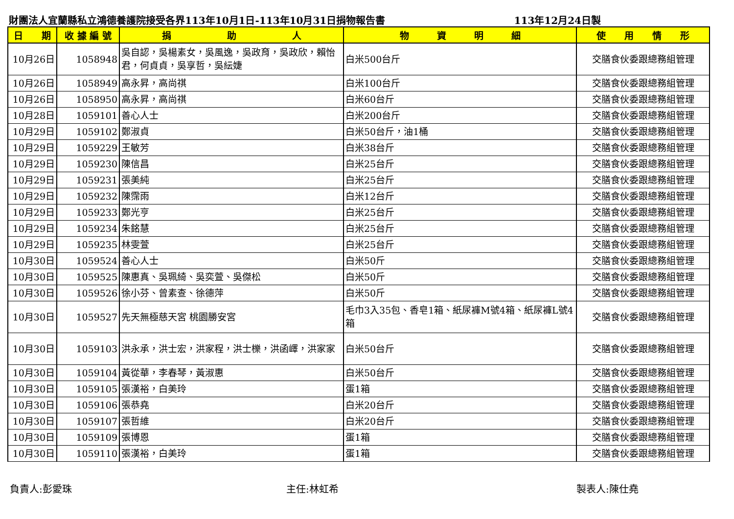財團法人宜蘭縣私立鴻德養護院接受各界113年10月1日-113年10月31日捐物報告書 113年12月24日製
| 日 期 | 收 據 編 號 | 捐 助 人 | 物 資 明 細 | 使 用 情 形 |
| --- | --- | --- | --- | --- |
| 10月26日 | 1058948 | 吳自認，吳楊素女，吳風逸，吳政育，吳政欣，賴怡君，何貞貞，吳享哲，吳紜婕 | 白米500台斤 | 交膳食伙委跟總務組管理 |
| 10月26日 | 1058949 | 高永昇，高尚祺 | 白米100台斤 | 交膳食伙委跟總務組管理 |
| 10月26日 | 1058950 | 高永昇，高尚祺 | 白米60台斤 | 交膳食伙委跟總務組管理 |
| 10月28日 | 1059101 | 善心人士 | 白米200台斤 | 交膳食伙委跟總務組管理 |
| 10月29日 | 1059102 | 鄭淑貞 | 白米50台斤，油1桶 | 交膳食伙委跟總務組管理 |
| 10月29日 | 1059229 | 王敏芳 | 白米38台斤 | 交膳食伙委跟總務組管理 |
| 10月29日 | 1059230 | 陳信昌 | 白米25台斤 | 交膳食伙委跟總務組管理 |
| 10月29日 | 1059231 | 張美純 | 白米25台斤 | 交膳食伙委跟總務組管理 |
| 10月29日 | 1059232 | 陳霈雨 | 白米12台斤 | 交膳食伙委跟總務組管理 |
| 10月29日 | 1059233 | 鄭光亨 | 白米25台斤 | 交膳食伙委跟總務組管理 |
| 10月29日 | 1059234 | 朱銘慧 | 白米25台斤 | 交膳食伙委跟總務組管理 |
| 10月29日 | 1059235 | 林雯萱 | 白米25台斤 | 交膳食伙委跟總務組管理 |
| 10月30日 | 1059524 | 善心人士 | 白米50斤 | 交膳食伙委跟總務組管理 |
| 10月30日 | 1059525 | 陳惠真、吳珮綺、吳奕萱、吳傑松 | 白米50斤 | 交膳食伙委跟總務組管理 |
| 10月30日 | 1059526 | 徐小芬、曾素查、徐德萍 | 白米50斤 | 交膳食伙委跟總務組管理 |
| 10月30日 | 1059527 | 先天無極慈天宮 桃園勝安宮 | 毛巾3入35包、香皂1箱、紙尿褲M號4箱、紙尿褲L號4箱 | 交膳食伙委跟總務組管理 |
| 10月30日 | 1059103 | 洪永承，洪士宏，洪家程，洪士櫟，洪函嶧，洪家家 | 白米50台斤 | 交膳食伙委跟總務組管理 |
| 10月30日 | 1059104 | 黃從華，李春琴，黃淑惠 | 白米50台斤 | 交膳食伙委跟總務組管理 |
| 10月30日 | 1059105 | 張漢裕，白美玲 | 蛋1箱 | 交膳食伙委跟總務組管理 |
| 10月30日 | 1059106 | 張恭堯 | 白米20台斤 | 交膳食伙委跟總務組管理 |
| 10月30日 | 1059107 | 張哲維 | 白米20台斤 | 交膳食伙委跟總務組管理 |
| 10月30日 | 1059109 | 張博恩 | 蛋1箱 | 交膳食伙委跟總務組管理 |
| 10月30日 | 1059110 | 張漢裕，白美玲 | 蛋1箱 | 交膳食伙委跟總務組管理 |
負責人:彭愛珠 主任:林虹希 製表人:陳仕堯